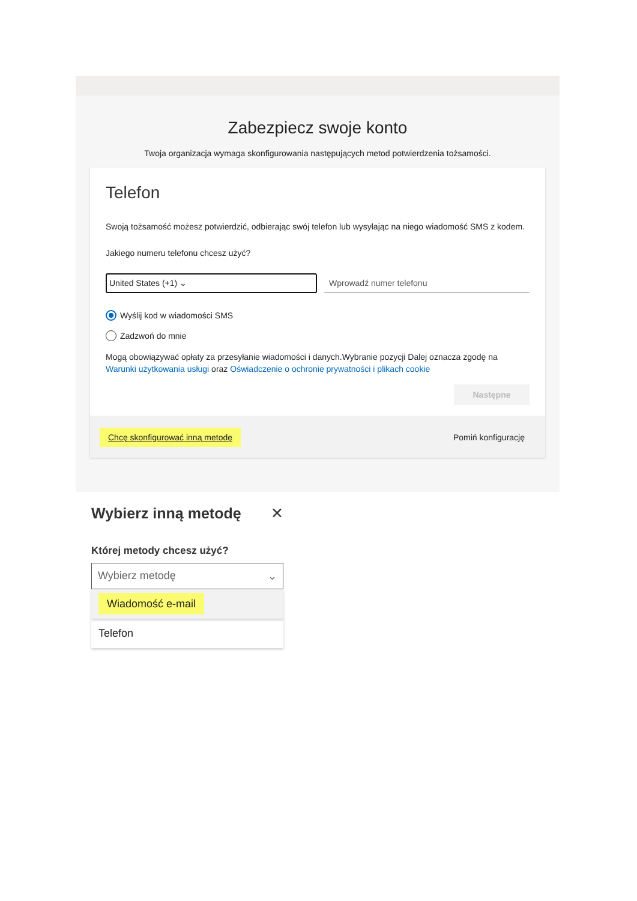Zabezpiecz swoje konto
Twoja organizacja wymaga skonfigurowania następujących metod potwierdzenia tożsamości.
Telefon
Swoją tożsamość możesz potwierdzić, odbierając swój telefon lub wysyłając na niego wiadomość SMS z kodem.
Jakiego numeru telefonu chcesz użyć?
United States (+1) ⌄ Wprowadź numer telefonu
Wyślij kod w wiadomości SMS
Zadzwoń do mnie
Mogą obowiązywać opłaty za przesyłanie wiadomości i danych.Wybranie pozycji Dalej oznacza zgodę na Warunki użytkowania usługi oraz Oświadczenie o ochronie prywatności i plikach cookie
Następne
Chcę skonfigurować inną metodę Pomiń konfigurację
Wybierz inną metodę ✕
Której metody chcesz użyć?
Wybierz metodę ⌄
Wiadomość e-mail
Telefon